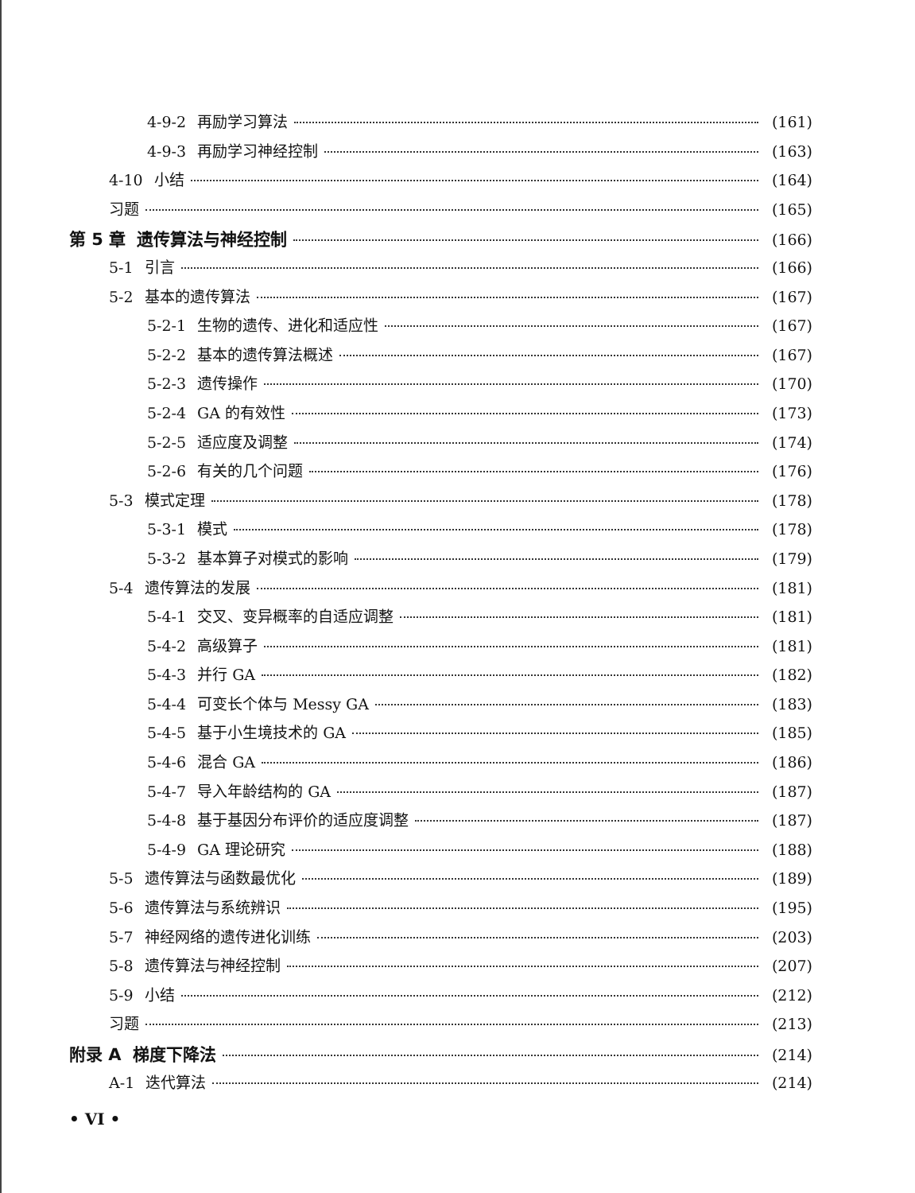4-9-2 再励学习算法 (161)
4-9-3 再励学习神经控制 (163)
4-10 小结 (164)
习题 (165)
第 5 章 遗传算法与神经控制 (166)
5-1 引言 (166)
5-2 基本的遗传算法 (167)
5-2-1 生物的遗传、进化和适应性 (167)
5-2-2 基本的遗传算法概述 (167)
5-2-3 遗传操作 (170)
5-2-4 GA 的有效性 (173)
5-2-5 适应度及调整 (174)
5-2-6 有关的几个问题 (176)
5-3 模式定理 (178)
5-3-1 模式 (178)
5-3-2 基本算子对模式的影响 (179)
5-4 遗传算法的发展 (181)
5-4-1 交叉、变异概率的自适应调整 (181)
5-4-2 高级算子 (181)
5-4-3 并行 GA (182)
5-4-4 可变长个体与 Messy GA (183)
5-4-5 基于小生境技术的 GA (185)
5-4-6 混合 GA (186)
5-4-7 导入年龄结构的 GA (187)
5-4-8 基于基因分布评价的适应度调整 (187)
5-4-9 GA 理论研究 (188)
5-5 遗传算法与函数最优化 (189)
5-6 遗传算法与系统辨识 (195)
5-7 神经网络的遗传进化训练 (203)
5-8 遗传算法与神经控制 (207)
5-9 小结 (212)
习题 (213)
附录 A 梯度下降法 (214)
A-1 迭代算法 (214)
• VI •